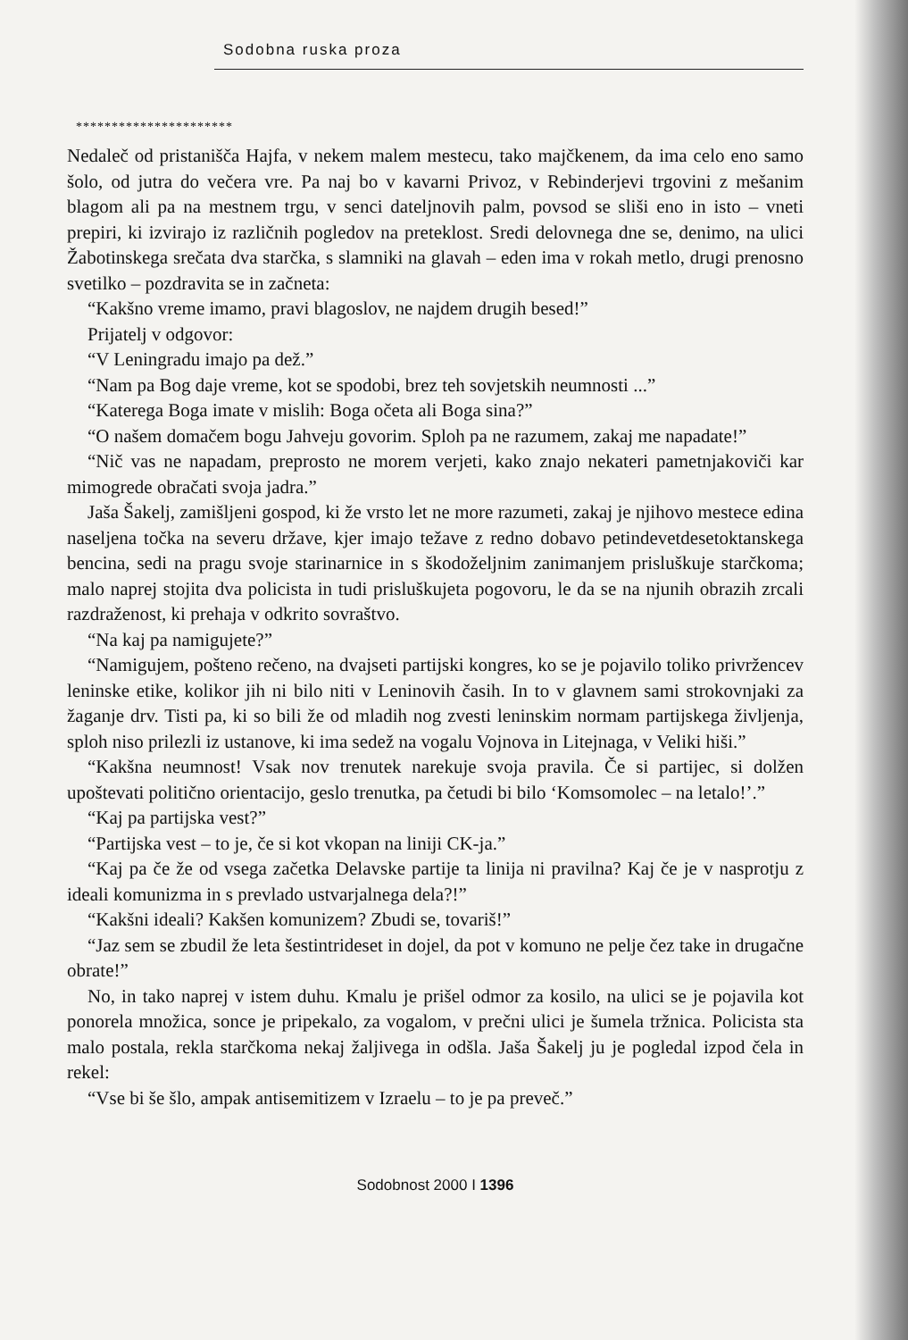Sodobna ruska proza
**********************
Nedaleč od pristanišča Hajfa, v nekem malem mestecu, tako majčkenem, da ima celo eno samo šolo, od jutra do večera vre. Pa naj bo v kavarni Privoz, v Rebinderjevi trgovini z mešanim blagom ali pa na mestnem trgu, v senci dateljnovih palm, povsod se sliši eno in isto – vneti prepiri, ki izvirajo iz različnih pogledov na preteklost. Sredi delovnega dne se, denimo, na ulici Žabotinskega srečata dva starčka, s slamniki na glavah – eden ima v rokah metlo, drugi prenosno svetilko – pozdravita se in začneta:
“Kakšno vreme imamo, pravi blagoslov, ne najdem drugih besed!”
Prijatelj v odgovor:
“V Leningradu imajo pa dež.”
“Nam pa Bog daje vreme, kot se spodobi, brez teh sovjetskih neumnosti ...”
“Katerega Boga imate v mislih: Boga očeta ali Boga sina?”
“O našem domačem bogu Jahveju govorim. Sploh pa ne razumem, zakaj me napadate!”
“Nič vas ne napadam, preprosto ne morem verjeti, kako znajo nekateri pametnjakoviči kar mimogrede obračati svoja jadra.”
Jaša Šakelj, zamišljeni gospod, ki že vrsto let ne more razumeti, zakaj je njihovo mestece edina naseljena točka na severu države, kjer imajo težave z redno dobavo petindevetdesetoktanskega bencina, sedi na pragu svoje starinarnice in s škodoželjnim zanimanjem prisluškuje starčkoma; malo naprej stojita dva policista in tudi prisluškujeta pogovoru, le da se na njunih obrazih zrcali razdraženost, ki prehaja v odkrito sovraštvo.
“Na kaj pa namigujete?”
“Namigujem, pošteno rečeno, na dvajseti partijski kongres, ko se je pojavilo toliko privržencev leninske etike, kolikor jih ni bilo niti v Leninovih časih. In to v glavnem sami strokovnjaki za žaganje drv. Tisti pa, ki so bili že od mladih nog zvesti leninskim normam partijskega življenja, sploh niso prilezli iz ustanove, ki ima sedež na vogalu Vojnova in Litejnaga, v Veliki hiši.”
“Kakšna neumnost! Vsak nov trenutek narekuje svoja pravila. Če si partijec, si dolžen upoštevati politično orientacijo, geslo trenutka, pa četudi bi bilo ‘Komsomolec – na letalo!’.”
“Kaj pa partijska vest?”
“Partijska vest – to je, če si kot vkopan na liniji CK-ja.”
“Kaj pa če že od vsega začetka Delavske partije ta linija ni pravilna? Kaj če je v nasprotju z ideali komunizma in s prevlado ustvarjalnega dela?!”
“Kakšni ideali? Kakšen komunizem? Zbudi se, tovariš!”
“Jaz sem se zbudil že leta šestintrideset in dojel, da pot v komuno ne pelje čez take in drugačne obrate!”
No, in tako naprej v istem duhu. Kmalu je prišel odmor za kosilo, na ulici se je pojavila kot ponorela množica, sonce je pripekalo, za vogalom, v prečni ulici je šumela tržnica. Policista sta malo postala, rekla starčkoma nekaj žaljivega in odšla. Jaša Šakelj ju je pogledal izpod čela in rekel:
“Vse bi še šlo, ampak antisemitizem v Izraelu – to je pa preveč.”
Sodobnost 2000 I 1396